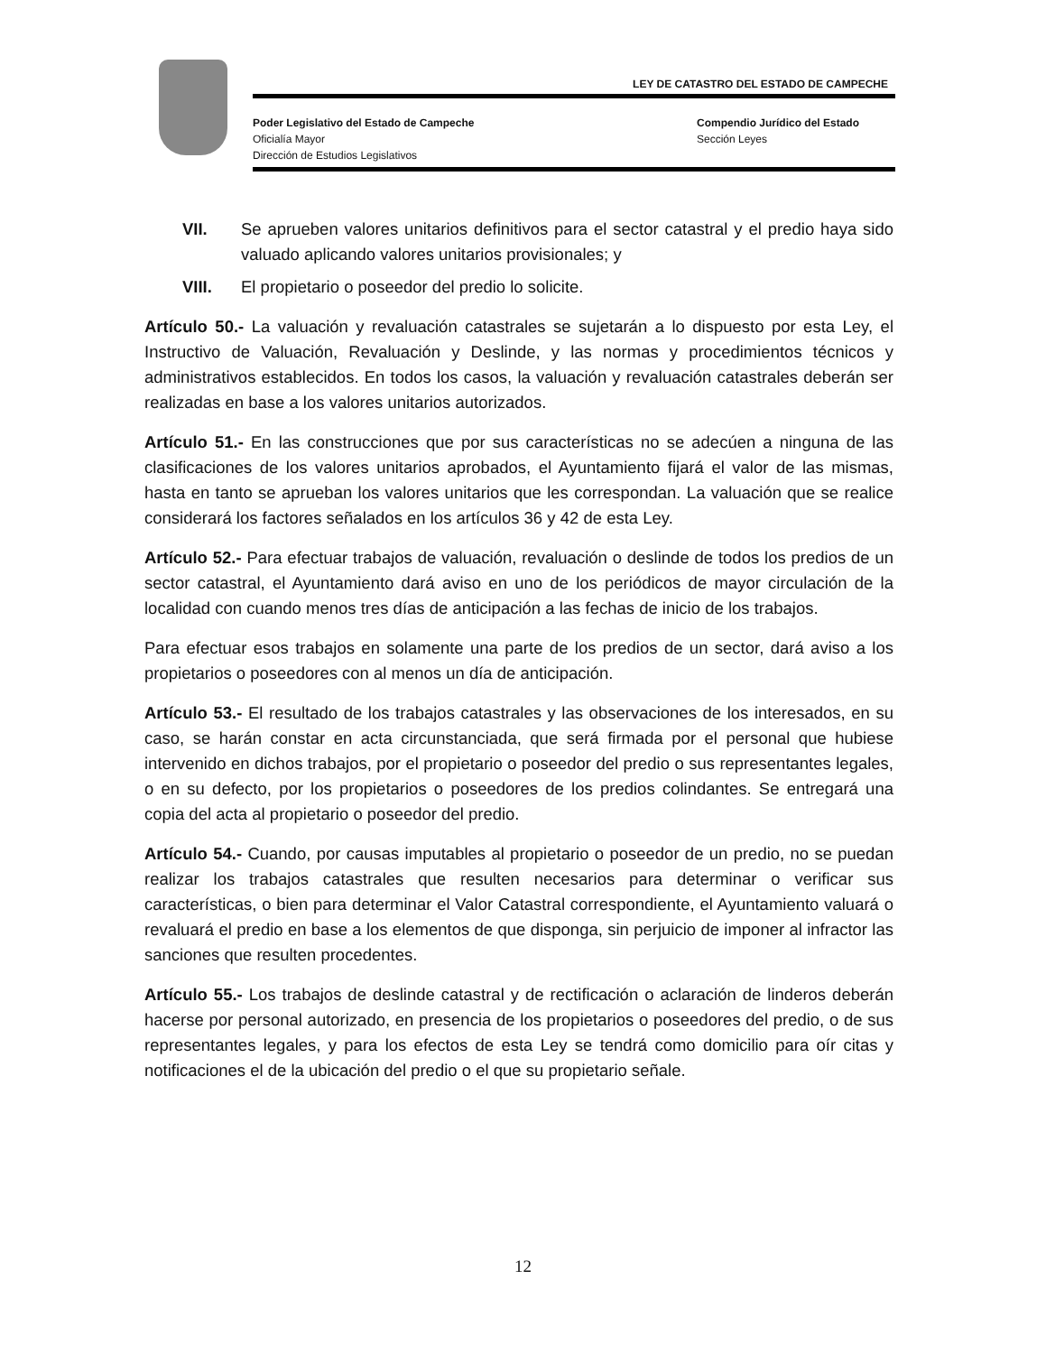LEY DE CATASTRO DEL ESTADO DE CAMPECHE
Poder Legislativo del Estado de Campeche
Oficialía Mayor
Dirección de Estudios Legislativos
Compendio Jurídico del Estado
Sección Leyes
VII. Se aprueben valores unitarios definitivos para el sector catastral y el predio haya sido valuado aplicando valores unitarios provisionales; y
VIII. El propietario o poseedor del predio lo solicite.
Artículo 50.- La valuación y revaluación catastrales se sujetarán a lo dispuesto por esta Ley, el Instructivo de Valuación, Revaluación y Deslinde, y las normas y procedimientos técnicos y administrativos establecidos. En todos los casos, la valuación y revaluación catastrales deberán ser realizadas en base a los valores unitarios autorizados.
Artículo 51.- En las construcciones que por sus características no se adecúen a ninguna de las clasificaciones de los valores unitarios aprobados, el Ayuntamiento fijará el valor de las mismas, hasta en tanto se aprueban los valores unitarios que les correspondan. La valuación que se realice considerará los factores señalados en los artículos 36 y 42 de esta Ley.
Artículo 52.- Para efectuar trabajos de valuación, revaluación o deslinde de todos los predios de un sector catastral, el Ayuntamiento dará aviso en uno de los periódicos de mayor circulación de la localidad con cuando menos tres días de anticipación a las fechas de inicio de los trabajos.
Para efectuar esos trabajos en solamente una parte de los predios de un sector, dará aviso a los propietarios o poseedores con al menos un día de anticipación.
Artículo 53.- El resultado de los trabajos catastrales y las observaciones de los interesados, en su caso, se harán constar en acta circunstanciada, que será firmada por el personal que hubiese intervenido en dichos trabajos, por el propietario o poseedor del predio o sus representantes legales, o en su defecto, por los propietarios o poseedores de los predios colindantes. Se entregará una copia del acta al propietario o poseedor del predio.
Artículo 54.- Cuando, por causas imputables al propietario o poseedor de un predio, no se puedan realizar los trabajos catastrales que resulten necesarios para determinar o verificar sus características, o bien para determinar el Valor Catastral correspondiente, el Ayuntamiento valuará o revaluará el predio en base a los elementos de que disponga, sin perjuicio de imponer al infractor las sanciones que resulten procedentes.
Artículo 55.- Los trabajos de deslinde catastral y de rectificación o aclaración de linderos deberán hacerse por personal autorizado, en presencia de los propietarios o poseedores del predio, o de sus representantes legales, y para los efectos de esta Ley se tendrá como domicilio para oír citas y notificaciones el de la ubicación del predio o el que su propietario señale.
12